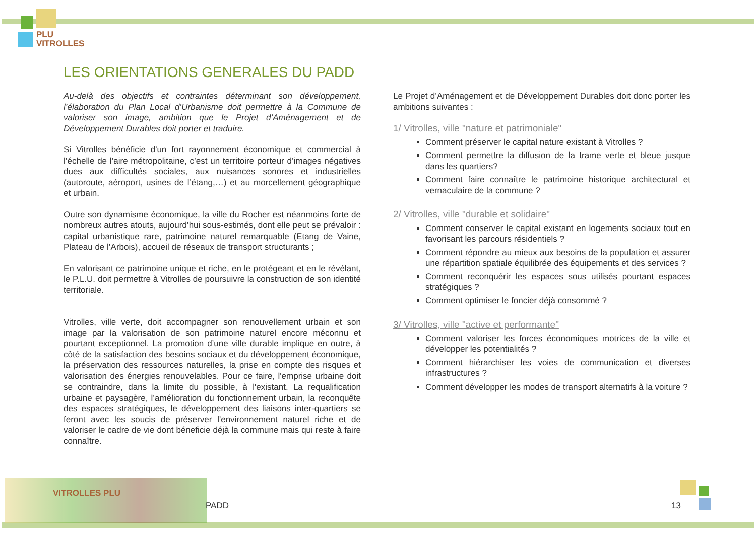PLU
VITROLLES
LES ORIENTATIONS GENERALES DU PADD
Au-delà des objectifs et contraintes déterminant son développement, l’élaboration du Plan Local d’Urbanisme doit permettre à la Commune de valoriser son image, ambition que le Projet d’Aménagement et de Développement Durables doit porter et traduire.
Si Vitrolles bénéficie d'un fort rayonnement économique et commercial à l’échelle de l’aire métropolitaine, c’est un territoire porteur d’images négatives dues aux difficultés sociales, aux nuisances sonores et industrielles (autoroute, aéroport, usines de l’étang,…) et au morcellement géographique et urbain.
Outre son dynamisme économique, la ville du Rocher est néanmoins forte de nombreux autres atouts, aujourd’hui sous-estimés, dont elle peut se prévaloir : capital urbanistique rare, patrimoine naturel remarquable (Etang de Vaine, Plateau de l’Arbois), accueil de réseaux de transport structurants ;
En valorisant ce patrimoine unique et riche, en le protégeant et en le révélant, le P.L.U. doit permettre à Vitrolles de poursuivre la construction de son identité territoriale.
Vitrolles, ville verte, doit accompagner son renouvellement urbain et son image par la valorisation de son patrimoine naturel encore méconnu et pourtant exceptionnel. La promotion d’une ville durable implique en outre, à côté de la satisfaction des besoins sociaux et du développement économique, la préservation des ressources naturelles, la prise en compte des risques et valorisation des énergies renouvelables. Pour ce faire, l'emprise urbaine doit se contraindre, dans la limite du possible, à l'existant. La requalification urbaine et paysagère, l’amélioration du fonctionnement urbain, la reconquête des espaces stratégiques, le développement des liaisons inter-quartiers se feront avec les soucis de préserver l'environnement naturel riche et de valoriser le cadre de vie dont béneficie déjà la commune mais qui reste à faire connaître.
Le Projet d’Aménagement et de Développement Durables doit donc porter les ambitions suivantes :
1/ Vitrolles, ville "nature et patrimoniale"
Comment préserver le capital nature existant à Vitrolles ?
Comment permettre la diffusion de la trame verte et bleue jusque dans les quartiers?
Comment faire connaître le patrimoine historique architectural et vernaculaire de la commune ?
2/ Vitrolles, ville "durable et solidaire"
Comment conserver le capital existant en logements sociaux tout en favorisant les parcours résidentiels ?
Comment répondre au mieux aux besoins de la population et assurer une répartition spatiale équilibrée des équipements et des services ?
Comment reconquérir les espaces sous utilisés pourtant espaces stratégiques ?
Comment optimiser le foncier déjà consommé ?
3/ Vitrolles, ville "active et performante"
Comment valoriser les forces économiques motrices de la ville et développer les potentialités ?
Comment hiérarchiser les voies de communication et diverses infrastructures ?
Comment développer les modes de transport alternatifs à la voiture ?
VITROLLES PLU
PADD 13